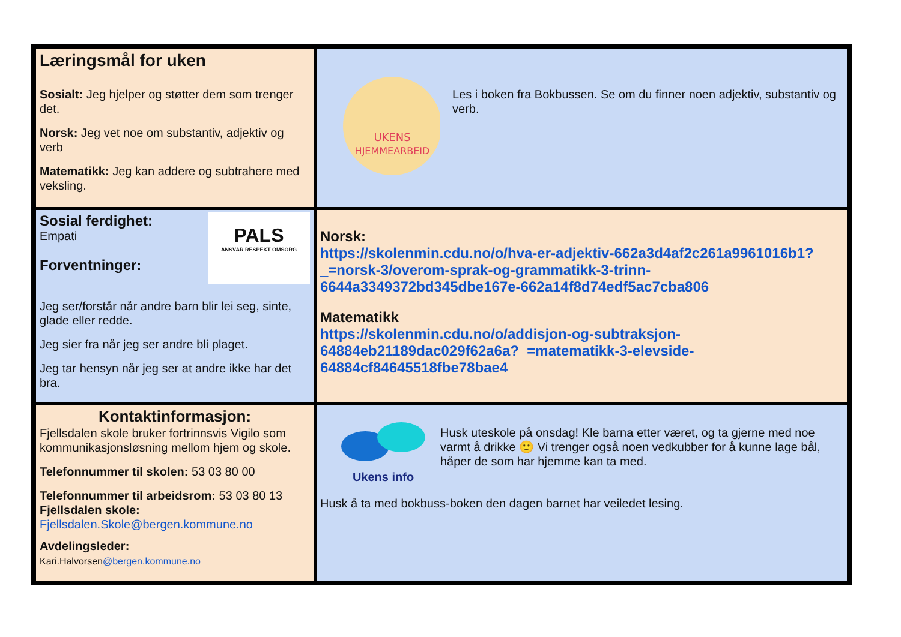| Læringsmål for uken Sosialt: Jeg hjelper og støtter dem som trenger det. Norsk: Jeg vet noe om substantiv, adjektiv og verb Matematikk: Jeg kan addere og subtrahere med veksling. | UKENS HJEMMEARBEID Les i boken fra Bokbussen. Se om du finner noen adjektiv, substantiv og verb. |
| Sosial ferdighet: Empati Forventninger: PALS ANSVAR RESPEKT OMSORG Jeg ser/forstår når andre barn blir lei seg, sinte, glade eller redde. Jeg sier fra når jeg ser andre bli plaget. Jeg tar hensyn når jeg ser at andre ikke har det bra. | Norsk: https://skolenmin.cdu.no/o/hva-er-adjektiv-662a3d4af2c261a9961016b1?_=norsk-3/overom-sprak-og-grammatikk-3-trinn-6644a3349372bd345dbe167e-662a14f8d74edf5ac7cba806 Matematikk https://skolenmin.cdu.no/o/addisjon-og-subtraksjon-64884eb21189dac029f62a6a?_=matematikk-3-elevside-64884cf84645518fbe78bae4 |
| Kontaktinformasjon: Fjellsdalen skole bruker fortrinnsvis Vigilo som kommunikasjonsløsning mellom hjem og skole. Telefonnummer til skolen: 53 03 80 00 Telefonnummer til arbeidsrom: 53 03 80 13 Fjellsdalen skole: Fjellsdalen.Skole@bergen.kommune.no Avdelingsleder: Kari.Halvorsen @bergen.kommune.no | Ukens info Husk uteskole på onsdag! Kle barna etter været, og ta gjerne med noe varmt å drikke 🙂 Vi trenger også noen vedkubber for å kunne lage bål, håper de som har hjemme kan ta med. Husk å ta med bokbuss-boken den dagen barnet har veiledet lesing. |